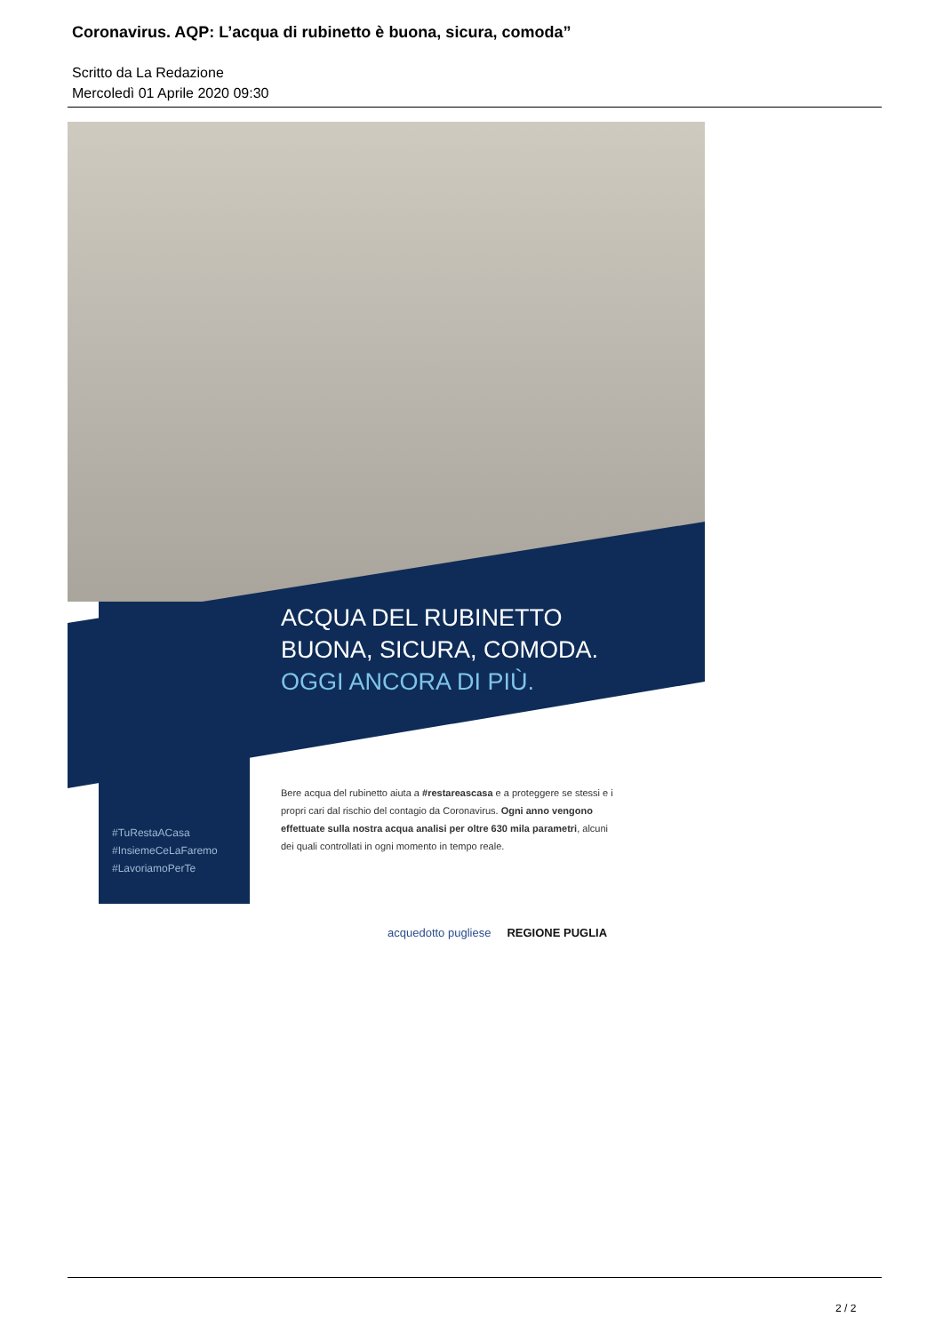Coronavirus. AQP: L’acqua di rubinetto è buona, sicura, comoda”
Scritto da La Redazione
Mercoledì 01 Aprile 2020 09:30
ACQUA DEL RUBINETTO
BUONA, SICURA, COMODA.
OGGI ANCORA DI PIÙ.
Bere acqua del rubinetto aiuta a #restareascasa e a proteggere se stessi e i propri cari dal rischio del contagio da Coronavirus. Ogni anno vengono effettuate sulla nostra acqua analisi per oltre 630 mila parametri, alcuni dei quali controllati in ogni momento in tempo reale.
#TuRestaACasa
#InsiemeCeLaFaremo
#LavoriamoPerTe
acquedotto pugliese REGIONE PUGLIA
2 / 2